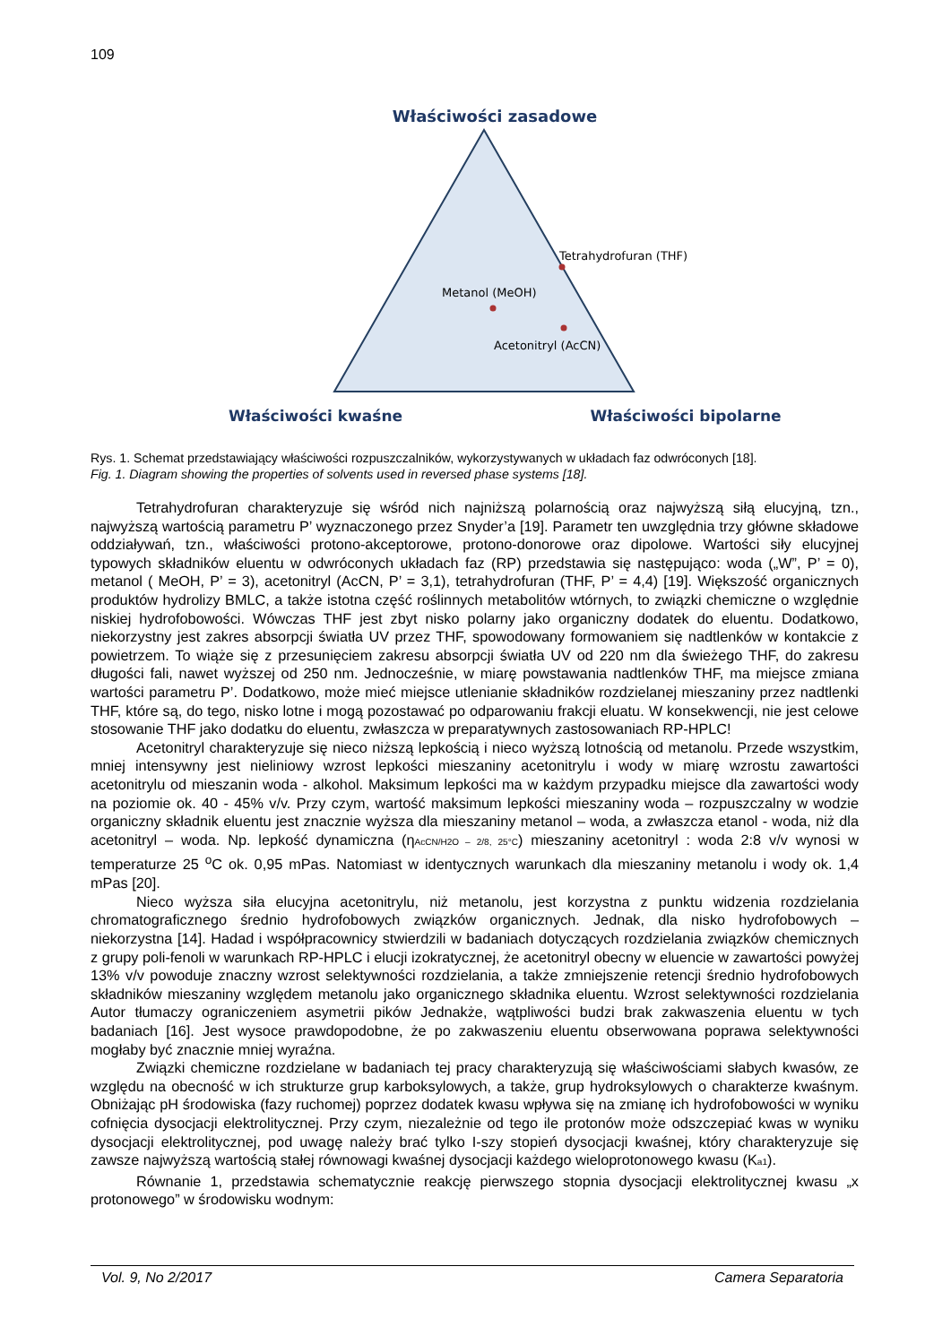109
Właściwości zasadowe
Tetrahydrofuran (THF)
Metanol (MeOH)
Acetonitryl (AcCN)
Właściwości kwaśne
Właściwości bipolarne
Rys. 1. Schemat przedstawiający właściwości rozpuszczalników, wykorzystywanych w układach faz odwróconych [18].
Fig. 1. Diagram showing the properties of solvents used in reversed phase systems [18].
Tetrahydrofuran charakteryzuje się wśród nich najniższą polarnością oraz najwyższą siłą elucyjną, tzn., najwyższą wartością parametru P’ wyznaczonego przez Snyder’a [19]. Parametr ten uwzględnia trzy główne składowe oddziaływań, tzn., właściwości protono-akceptorowe, protono-donorowe oraz dipolowe. Wartości siły elucyjnej typowych składników eluentu w odwróconych układach faz (RP) przedstawia się następująco: woda („W”, P’ = 0), metanol ( MeOH, P’ = 3), acetonitryl (AcCN, P’ = 3,1), tetrahydrofuran (THF, P’ = 4,4) [19]. Większość organicznych produktów hydrolizy BMLC, a także istotna część roślinnych metabolitów wtórnych, to związki chemiczne o względnie niskiej hydrofobowości. Wówczas THF jest zbyt nisko polarny jako organiczny dodatek do eluentu. Dodatkowo, niekorzystny jest zakres absorpcji światła UV przez THF, spowodowany formowaniem się nadtlenków w kontakcie z powietrzem. To wiąże się z przesunięciem zakresu absorpcji światła UV od 220 nm dla świeżego THF, do zakresu długości fali, nawet wyższej od 250 nm. Jednocześnie, w miarę powstawania nadtlenków THF, ma miejsce zmiana wartości parametru P’. Dodatkowo, może mieć miejsce utlenianie składników rozdzielanej mieszaniny przez nadtlenki THF, które są, do tego, nisko lotne i mogą pozostawać po odparowaniu frakcji eluatu. W konsekwencji, nie jest celowe stosowanie THF jako dodatku do eluentu, zwłaszcza w preparatywnych zastosowaniach RP-HPLC!
Acetonitryl charakteryzuje się nieco niższą lepkością i nieco wyższą lotnością od metanolu. Przede wszystkim, mniej intensywny jest nieliniowy wzrost lepkości mieszaniny acetonitrylu i wody w miarę wzrostu zawartości acetonitrylu od mieszanin woda - alkohol. Maksimum lepkości ma w każdym przypadku miejsce dla zawartości wody na poziomie ok. 40 - 45% v/v. Przy czym, wartość maksimum lepkości mieszaniny woda – rozpuszczalny w wodzie organiczny składnik eluentu jest znacznie wyższa dla mieszaniny metanol – woda, a zwłaszcza etanol - woda, niż dla acetonitryl – woda. Np. lepkość dynamiczna (ηAcCN/H2O – 2/8, 25°C) mieszaniny acetonitryl : woda 2:8 v/v wynosi w temperaturze 25 <sup>o</sup>C ok. 0,95 mPas. Natomiast w identycznych warunkach dla mieszaniny metanolu i wody ok. 1,4 mPas [20].
Nieco wyższa siła elucyjna acetonitrylu, niż metanolu, jest korzystna z punktu widzenia rozdzielania chromatograficznego średnio hydrofobowych związków organicznych. Jednak, dla nisko hydrofobowych – niekorzystna [14]. Hadad i współpracownicy stwierdzili w badaniach dotyczących rozdzielania związków chemicznych z grupy poli-fenoli w warunkach RP-HPLC i elucji izokratycznej, że acetonitryl obecny w eluencie w zawartości powyżej 13% v/v powoduje znaczny wzrost selektywności rozdzielania, a także zmniejszenie retencji średnio hydrofobowych składników mieszaniny względem metanolu jako organicznego składnika eluentu. Wzrost selektywności rozdzielania Autor tłumaczy ograniczeniem asymetrii pików Jednakże, wątpliwości budzi brak zakwaszenia eluentu w tych badaniach [16]. Jest wysoce prawdopodobne, że po zakwaszeniu eluentu obserwowana poprawa selektywności mogłaby być znacznie mniej wyraźna.
Związki chemiczne rozdzielane w badaniach tej pracy charakteryzują się właściwościami słabych kwasów, ze względu na obecność w ich strukturze grup karboksylowych, a także, grup hydroksylowych o charakterze kwaśnym. Obniżając pH środowiska (fazy ruchomej) poprzez dodatek kwasu wpływa się na zmianę ich hydrofobowości w wyniku cofnięcia dysocjacji elektrolitycznej. Przy czym, niezależnie od tego ile protonów może odszczepiać kwas w wyniku dysocjacji elektrolitycznej, pod uwagę należy brać tylko I-szy stopień dysocjacji kwaśnej, który charakteryzuje się zawsze najwyższą wartością stałej równowagi kwaśnej dysocjacji każdego wieloprotonowego kwasu (Ka1).
Równanie 1, przedstawia schematycznie reakcję pierwszego stopnia dysocjacji elektrolitycznej kwasu „x protonowego” w środowisku wodnym:
Vol. 9, No 2/2017 Camera Separatoria